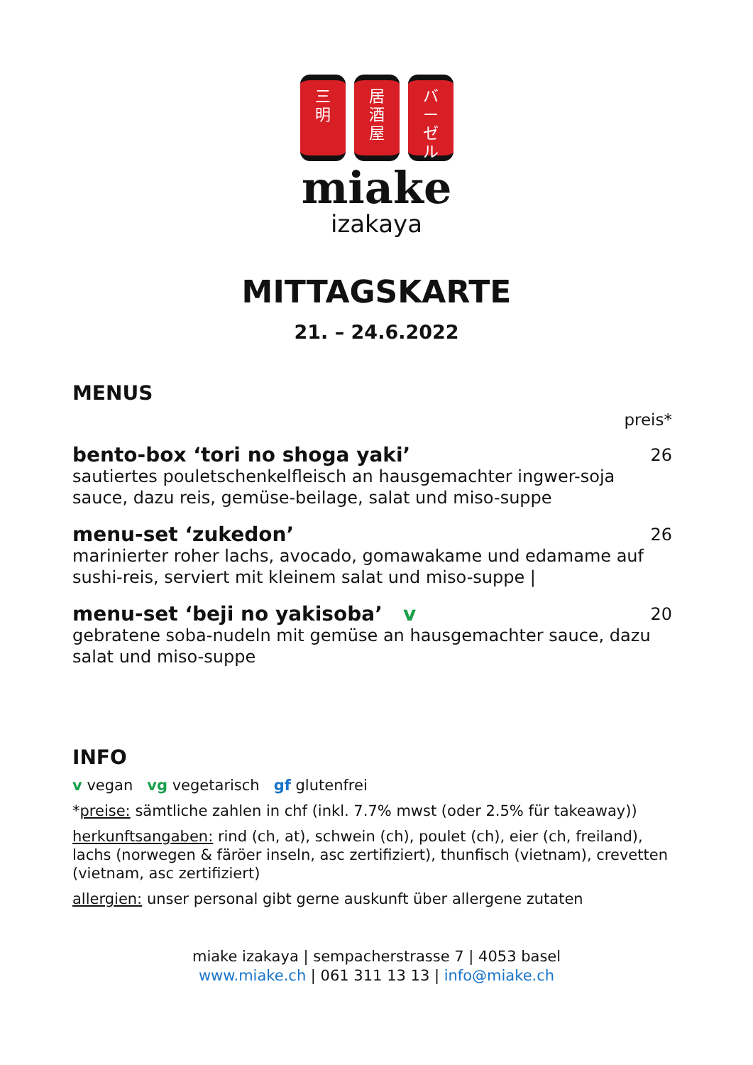三
明 居
酒
屋 バ
ー
ゼ
ル
miake
izakaya
MITTAGSKARTE
21. – 24.6.2022
MENUS
preis*
bento-box ‘tori no shoga yaki’ 26
sautiertes pouletschenkelfleisch an hausgemachter ingwer-soja sauce, dazu reis, gemüse-beilage, salat und miso-suppe
menu-set ‘zukedon’ 26
marinierter roher lachs, avocado, gomawakame und edamame auf sushi-reis, serviert mit kleinem salat und miso-suppe |
menu-set ‘beji no yakisoba’ v 20
gebratene soba-nudeln mit gemüse an hausgemachter sauce, dazu salat und miso-suppe
INFO
v vegan vg vegetarisch gf glutenfrei
*preise: sämtliche zahlen in chf (inkl. 7.7% mwst (oder 2.5% für takeaway))
herkunftsangaben: rind (ch, at), schwein (ch), poulet (ch), eier (ch, freiland), lachs (norwegen & färöer inseln, asc zertifiziert), thunfisch (vietnam), crevetten (vietnam, asc zertifiziert)
allergien: unser personal gibt gerne auskunft über allergene zutaten
miake izakaya | sempacherstrasse 7 | 4053 basel
www.miake.ch | 061 311 13 13 | info@miake.ch